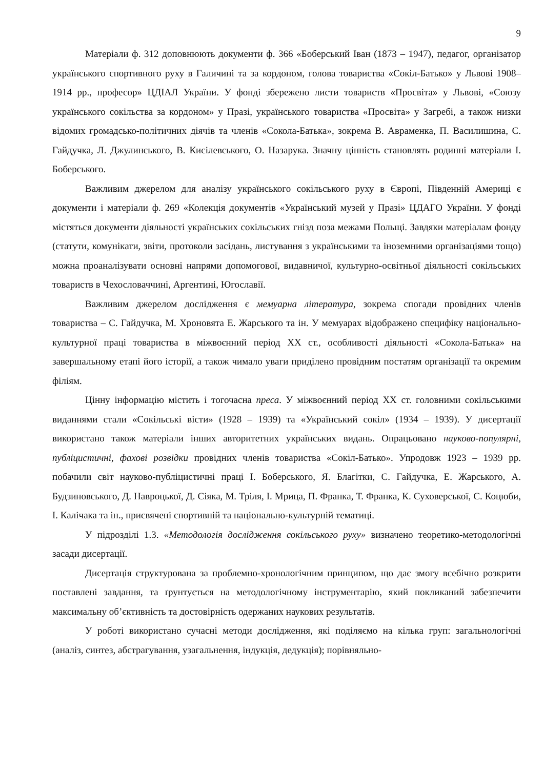9
Матеріали ф. 312 доповнюють документи ф. 366 «Боберський Іван (1873 – 1947), педагог, організатор українського спортивного руху в Галичині та за кордоном, голова товариства «Сокіл-Батько» у Львові 1908–1914 рр., професор» ЦДІАЛ України. У фонді збережено листи товариств «Просвіта» у Львові, «Союзу українського сокільства за кордоном» у Празі, українського товариства «Просвіта» у Загребі, а також низки відомих громадсько-політичних діячів та членів «Сокола-Батька», зокрема В. Авраменка, П. Василишина, С. Гайдучка, Л. Джулинського, В. Кисілевського, О. Назарука. Значну цінність становлять родинні матеріали І. Боберського.
Важливим джерелом для аналізу українського сокільського руху в Європі, Південній Америці є документи і матеріали ф. 269 «Колекція документів «Український музей у Празі» ЦДАГО України. У фонді містяться документи діяльності українських сокільських гнізд поза межами Польщі. Завдяки матеріалам фонду (статути, комунікати, звіти, протоколи засідань, листування з українськими та іноземними організаціями тощо) можна проаналізувати основні напрями допомогової, видавничої, культурно-освітньої діяльності сокільських товариств в Чехословаччині, Аргентині, Югославії.
Важливим джерелом дослідження є мемуарна література, зокрема спогади провідних членів товариства – С. Гайдучка, М. Хроновята Е. Жарського та ін. У мемуарах відображено специфіку національно-культурної праці товариства в міжвоєнний період ХХ ст., особливості діяльності «Сокола-Батька» на завершальному етапі його історії, а також чимало уваги приділено провідним постатям організації та окремим філіям.
Цінну інформацію містить і тогочасна преса. У міжвоєнний період ХХ ст. головними сокільськими виданнями стали «Сокільські вісти» (1928 – 1939) та «Український сокіл» (1934 – 1939). У дисертації використано також матеріали інших авторитетних українських видань. Опрацьовано науково-популярні, публіцистичні, фахові розвідки провідних членів товариства «Сокіл-Батько». Упродовж 1923 – 1939 рр. побачили світ науково-публіцистичні праці І. Боберського, Я. Благітки, С. Гайдучка, Е. Жарського, А. Будзиновського, Д. Навроцької, Д. Сіяка, М. Тріля, І. Мрица, П. Франка, Т. Франка, К. Суховерської, С. Коцюби, І. Калічака та ін., присвячені спортивній та національно-культурній тематиці.
У підрозділі 1.3. «Методологія дослідження сокільського руху» визначено теоретико-методологічні засади дисертації.
Дисертація структурована за проблемно-хронологічним принципом, що дає змогу всебічно розкрити поставлені завдання, та ґрунтується на методологічному інструментарію, який покликаний забезпечити максимальну об’єктивність та достовірність одержаних наукових результатів.
У роботі використано сучасні методи дослідження, які поділяємо на кілька груп: загальнологічні (аналіз, синтез, абстрагування, узагальнення, індукція, дедукція); порівняльно-